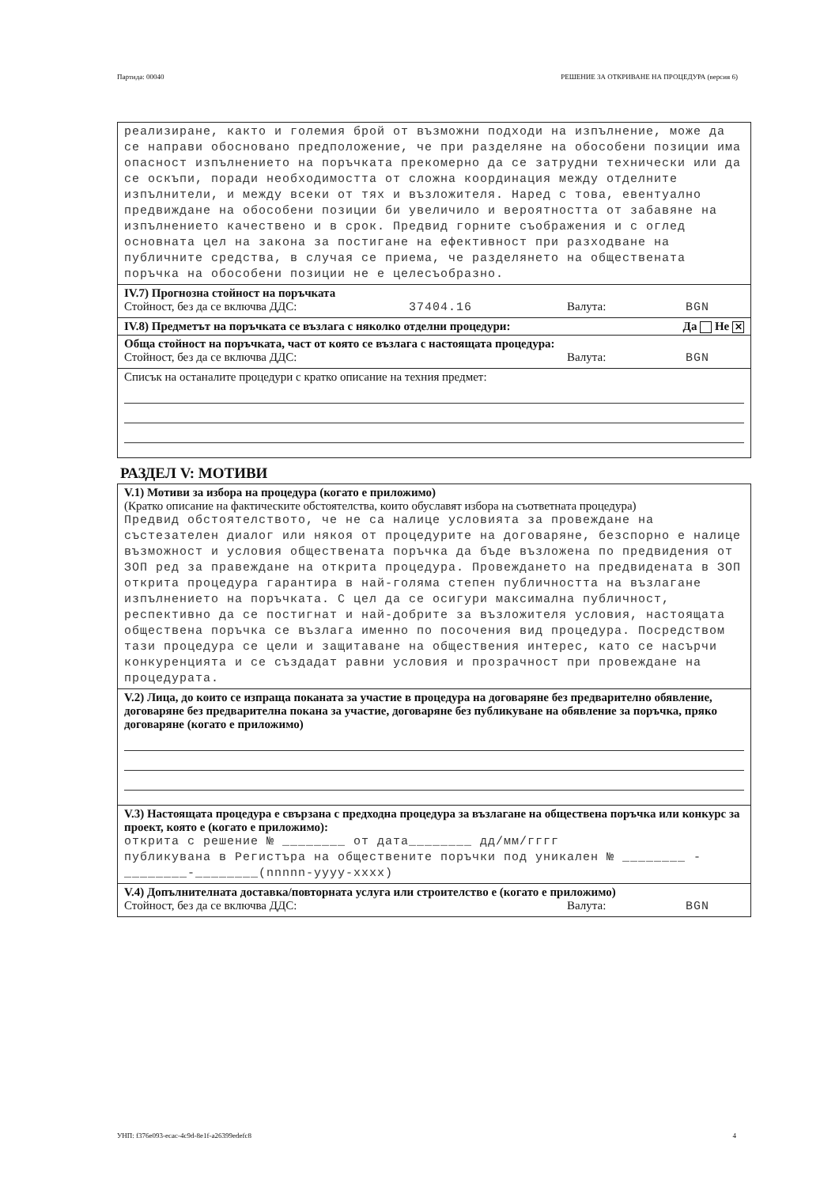Партида: 00040 РЕШЕНИЕ ЗА ОТКРИВАНЕ НА ПРОЦЕДУРА (версия 6)
реализиране, както и големия брой от възможни подходи на изпълнение, може да се направи обосновано предположение, че при разделяне на обособени позиции има опасност изпълнението на поръчката прекомерно да се затрудни технически или да се оскъпи, поради необходимостта от сложна координация между отделните изпълнители, и между всеки от тях и възложителя. Наред с това, евентуално предвиждане на обособени позиции би увеличило и вероятността от забавяне на изпълнението качествено и в срок. Предвид горните съображения и с оглед основната цел на закона за постигане на ефективност при разходване на публичните средства, в случая се приема, че разделянето на обществената поръчка на обособени позиции не е целесъобразно.
IV.7) Прогнозна стойност на поръчката
Стойност, без да се включва ДДС: 37404.16 Валута: BGN
IV.8) Предметът на поръчката се възлага с няколко отделни процедури: Да Не ✕
Обща стойност на поръчката, част от която се възлага с настоящата процедура:
Стойност, без да се включва ДДС: Валута: BGN
Списък на останалите процедури с кратко описание на техния предмет:
РАЗДЕЛ V: МОТИВИ
V.1) Мотиви за избора на процедура (когато е приложимо)
(Кратко описание на фактическите обстоятелства, които обуславят избора на съответната процедура)
Предвид обстоятелството, че не са налице условията за провеждане на състезателен диалог или някоя от процедурите на договаряне, безспорно е налице възможност и условия обществената поръчка да бъде възложена по предвидения от ЗОП ред за правеждане на открита процедура. Провеждането на предвидената в ЗОП открита процедура гарантира в най-голяма степен публичността на възлагане изпълнението на поръчката. С цел да се осигури максимална публичност, респективно да се постигнат и най-добрите за възложителя условия, настоящата обществена поръчка се възлага именно по посочения вид процедура. Посредством тази процедура се цели и защитаване на обществения интерес, като се насърчи конкуренцията и се създадат равни условия и прозрачност при провеждане на процедурата.
V.2) Лица, до които се изпраща поканата за участие в процедура на договаряне без предварително обявление, договаряне без предварителна покана за участие, договаряне без публикуване на обявление за поръчка, пряко договаряне (когато е приложимо)
V.3) Настоящата процедура е свързана с предходна процедура за възлагане на обществена поръчка или конкурс за проект, която е (когато е приложимо):
открита с решение № ________ от дата________ дд/мм/гггг
публикувана в Регистъра на обществените поръчки под уникален № ________ -________-________(nnnnn-yyyy-xxxx)
V.4) Допълнителната доставка/повторната услуга или строителство е (когато е приложимо)
Стойност, без да се включва ДДС: Валута: BGN
УНП: f376e093-ecac-4c9d-8e1f-a26399edefc8 4